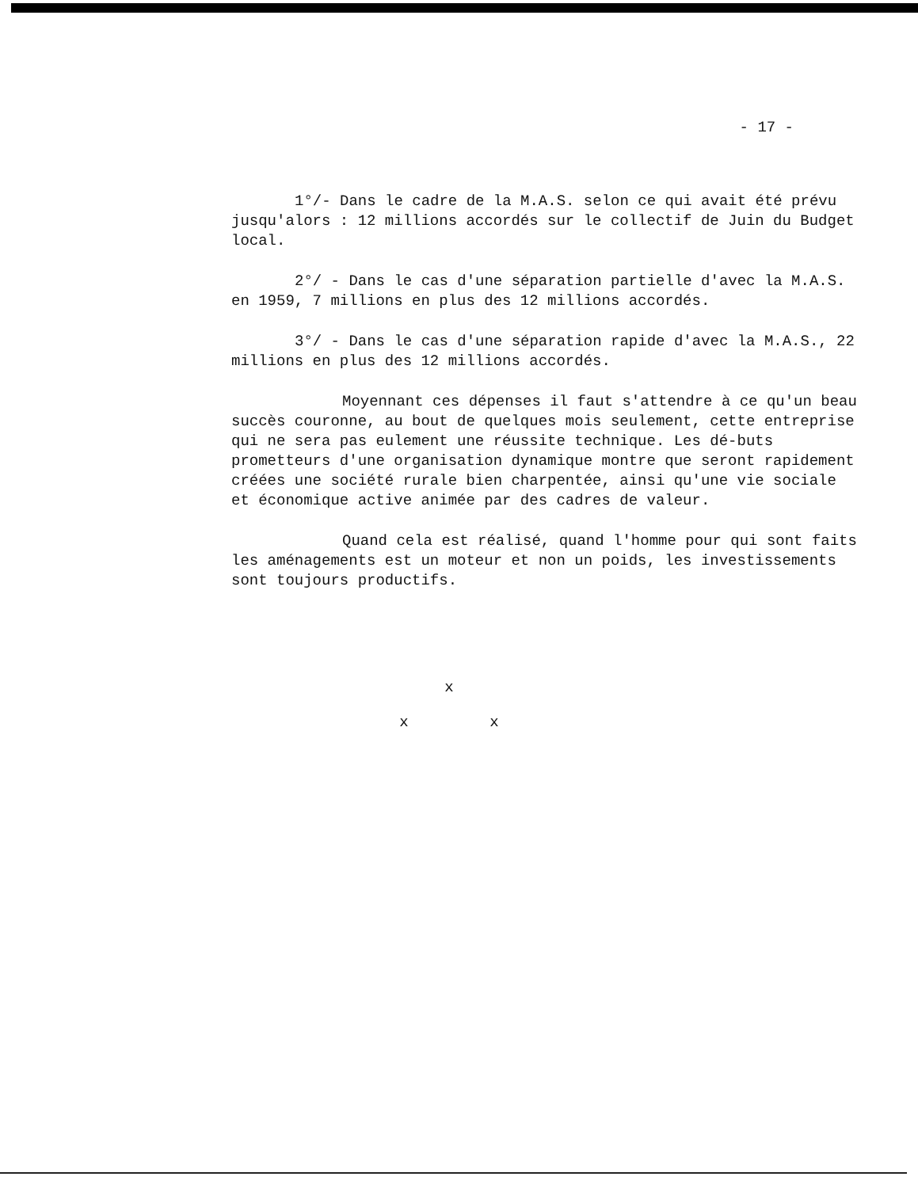- 17 -
1°/- Dans le cadre de la M.A.S. selon ce qui avait été prévu jusqu'alors : 12 millions accordés sur le collectif de Juin du Budget local.
2°/ - Dans le cas d'une séparation partielle d'avec la M.A.S. en 1959, 7 millions en plus des 12 millions accordés.
3°/ - Dans le cas d'une séparation rapide d'avec la M.A.S., 22 millions en plus des 12 millions accordés.
Moyennant ces dépenses il faut s'attendre à ce qu'un beau succès couronne, au bout de quelques mois seulement, cette entreprise qui ne sera pas eulement une réussite technique. Les dé-buts prometteurs d'une organisation dynamique montre que seront rapidement créées une société rurale bien charpentée, ainsi qu'une vie sociale et économique active animée par des cadres de valeur.
Quand cela est réalisé, quand l'homme pour qui sont faits les aménagements est un moteur et non un poids, les investissements sont toujours productifs.
x
x x